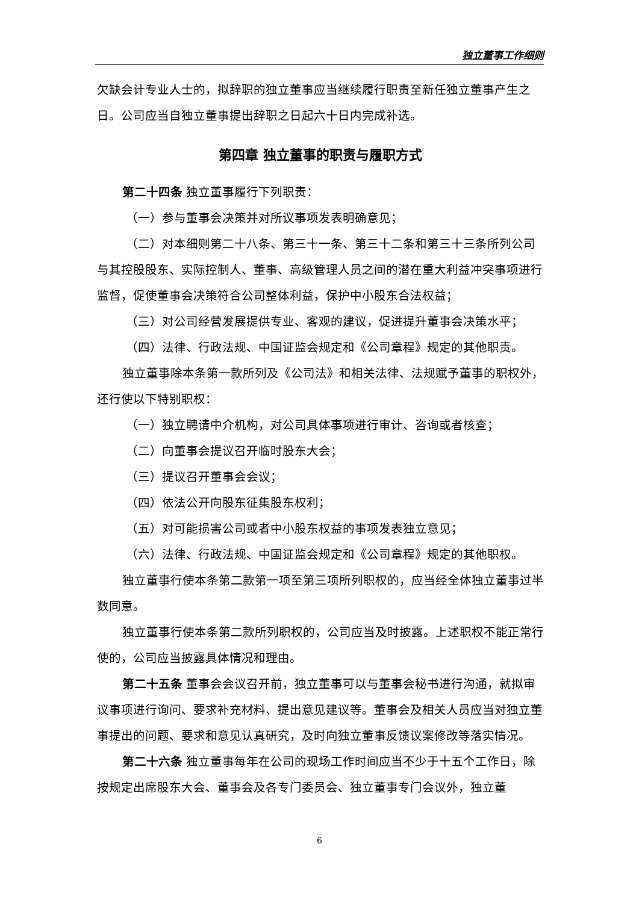独立董事工作细则
欠缺会计专业人士的，拟辞职的独立董事应当继续履行职责至新任独立董事产生之日。公司应当自独立董事提出辞职之日起六十日内完成补选。
第四章 独立董事的职责与履职方式
第二十四条 独立董事履行下列职责：
（一）参与董事会决策并对所议事项发表明确意见；
（二）对本细则第二十八条、第三十一条、第三十二条和第三十三条所列公司与其控股股东、实际控制人、董事、高级管理人员之间的潜在重大利益冲突事项进行监督，促使董事会决策符合公司整体利益，保护中小股东合法权益；
（三）对公司经营发展提供专业、客观的建议，促进提升董事会决策水平；
（四）法律、行政法规、中国证监会规定和《公司章程》规定的其他职责。
独立董事除本条第一款所列及《公司法》和相关法律、法规赋予董事的职权外，还行使以下特别职权：
（一）独立聘请中介机构，对公司具体事项进行审计、咨询或者核查；
（二）向董事会提议召开临时股东大会；
（三）提议召开董事会会议；
（四）依法公开向股东征集股东权利；
（五）对可能损害公司或者中小股东权益的事项发表独立意见；
（六）法律、行政法规、中国证监会规定和《公司章程》规定的其他职权。
独立董事行使本条第二款第一项至第三项所列职权的，应当经全体独立董事过半数同意。
独立董事行使本条第二款所列职权的，公司应当及时披露。上述职权不能正常行使的，公司应当披露具体情况和理由。
第二十五条 董事会会议召开前，独立董事可以与董事会秘书进行沟通，就拟审议事项进行询问、要求补充材料、提出意见建议等。董事会及相关人员应当对独立董事提出的问题、要求和意见认真研究，及时向独立董事反馈议案修改等落实情况。
第二十六条 独立董事每年在公司的现场工作时间应当不少于十五个工作日，除按规定出席股东大会、董事会及各专门委员会、独立董事专门会议外，独立董
6